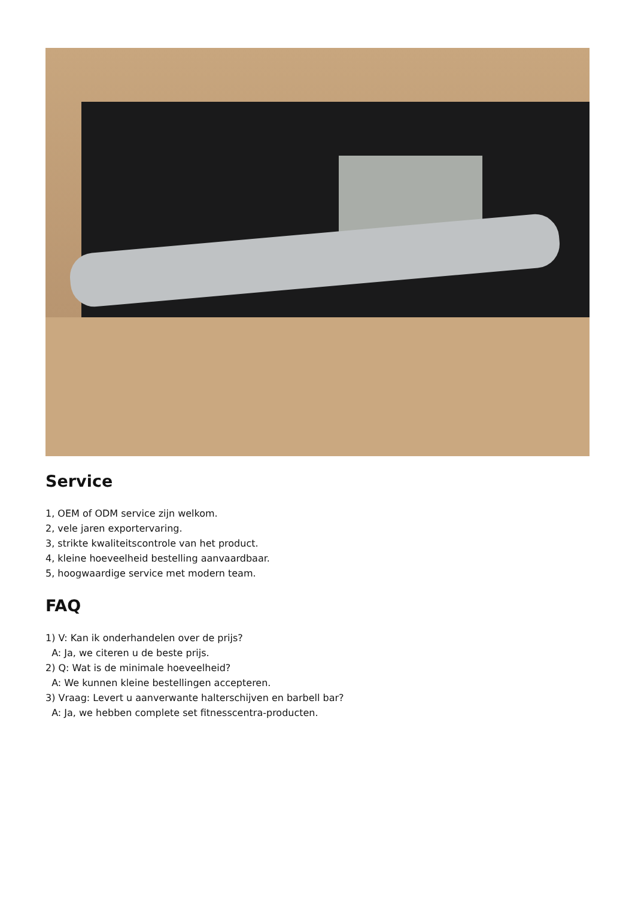Service
1, OEM of ODM service zijn welkom.
2, vele jaren exportervaring.
3, strikte kwaliteitscontrole van het product.
4, kleine hoeveelheid bestelling aanvaardbaar.
5, hoogwaardige service met modern team.
FAQ
1) V: Kan ik onderhandelen over de prijs?
A: Ja, we citeren u de beste prijs.
2) Q: Wat is de minimale hoeveelheid?
A: We kunnen kleine bestellingen accepteren.
3) Vraag: Levert u aanverwante halterschijven en barbell bar?
A: Ja, we hebben complete set fitnesscentra-producten.